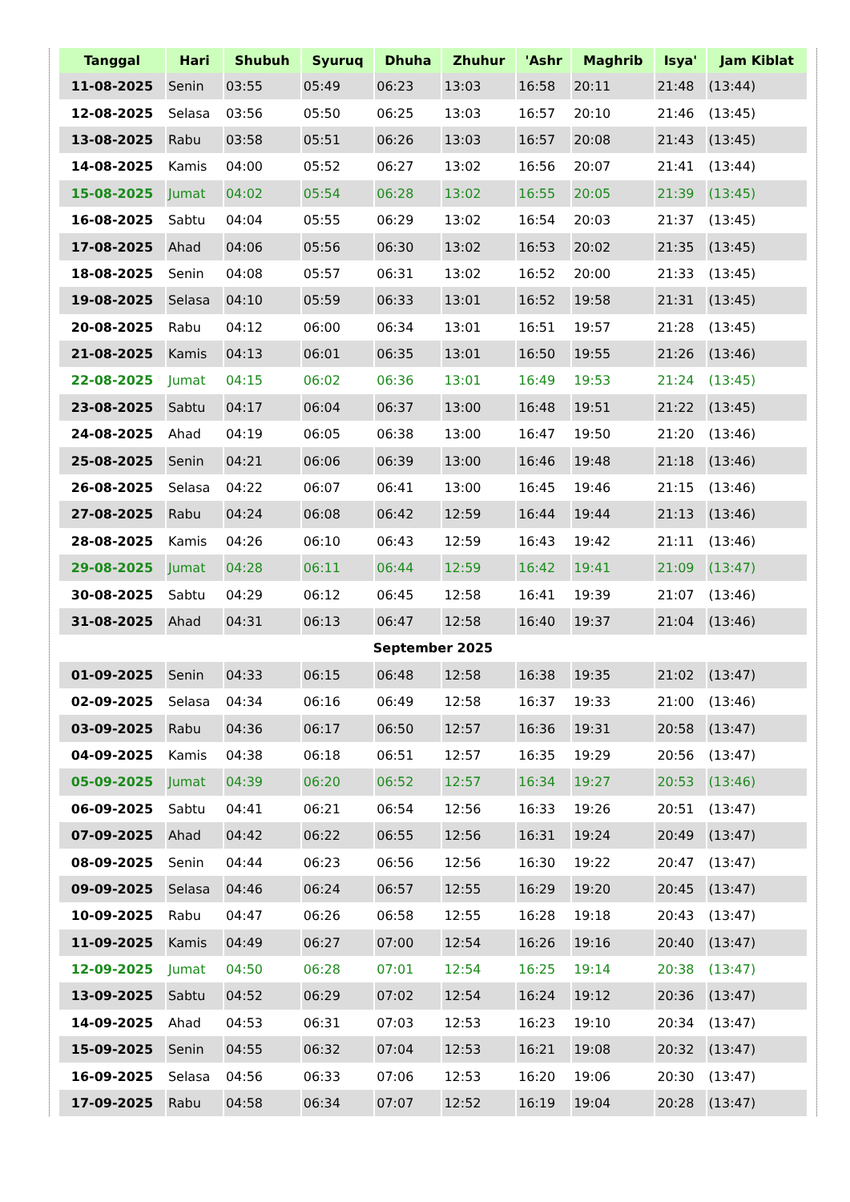| Tanggal | Hari | Shubuh | Syuruq | Dhuha | Zhuhur | 'Ashr | Maghrib | Isya' | Jam Kiblat |
| --- | --- | --- | --- | --- | --- | --- | --- | --- | --- |
| 11-08-2025 | Senin | 03:55 | 05:49 | 06:23 | 13:03 | 16:58 | 20:11 | 21:48 | (13:44) |
| 12-08-2025 | Selasa | 03:56 | 05:50 | 06:25 | 13:03 | 16:57 | 20:10 | 21:46 | (13:45) |
| 13-08-2025 | Rabu | 03:58 | 05:51 | 06:26 | 13:03 | 16:57 | 20:08 | 21:43 | (13:45) |
| 14-08-2025 | Kamis | 04:00 | 05:52 | 06:27 | 13:02 | 16:56 | 20:07 | 21:41 | (13:44) |
| 15-08-2025 | Jumat | 04:02 | 05:54 | 06:28 | 13:02 | 16:55 | 20:05 | 21:39 | (13:45) |
| 16-08-2025 | Sabtu | 04:04 | 05:55 | 06:29 | 13:02 | 16:54 | 20:03 | 21:37 | (13:45) |
| 17-08-2025 | Ahad | 04:06 | 05:56 | 06:30 | 13:02 | 16:53 | 20:02 | 21:35 | (13:45) |
| 18-08-2025 | Senin | 04:08 | 05:57 | 06:31 | 13:02 | 16:52 | 20:00 | 21:33 | (13:45) |
| 19-08-2025 | Selasa | 04:10 | 05:59 | 06:33 | 13:01 | 16:52 | 19:58 | 21:31 | (13:45) |
| 20-08-2025 | Rabu | 04:12 | 06:00 | 06:34 | 13:01 | 16:51 | 19:57 | 21:28 | (13:45) |
| 21-08-2025 | Kamis | 04:13 | 06:01 | 06:35 | 13:01 | 16:50 | 19:55 | 21:26 | (13:46) |
| 22-08-2025 | Jumat | 04:15 | 06:02 | 06:36 | 13:01 | 16:49 | 19:53 | 21:24 | (13:45) |
| 23-08-2025 | Sabtu | 04:17 | 06:04 | 06:37 | 13:00 | 16:48 | 19:51 | 21:22 | (13:45) |
| 24-08-2025 | Ahad | 04:19 | 06:05 | 06:38 | 13:00 | 16:47 | 19:50 | 21:20 | (13:46) |
| 25-08-2025 | Senin | 04:21 | 06:06 | 06:39 | 13:00 | 16:46 | 19:48 | 21:18 | (13:46) |
| 26-08-2025 | Selasa | 04:22 | 06:07 | 06:41 | 13:00 | 16:45 | 19:46 | 21:15 | (13:46) |
| 27-08-2025 | Rabu | 04:24 | 06:08 | 06:42 | 12:59 | 16:44 | 19:44 | 21:13 | (13:46) |
| 28-08-2025 | Kamis | 04:26 | 06:10 | 06:43 | 12:59 | 16:43 | 19:42 | 21:11 | (13:46) |
| 29-08-2025 | Jumat | 04:28 | 06:11 | 06:44 | 12:59 | 16:42 | 19:41 | 21:09 | (13:47) |
| 30-08-2025 | Sabtu | 04:29 | 06:12 | 06:45 | 12:58 | 16:41 | 19:39 | 21:07 | (13:46) |
| 31-08-2025 | Ahad | 04:31 | 06:13 | 06:47 | 12:58 | 16:40 | 19:37 | 21:04 | (13:46) |
| September 2025 | | | | | | | | | |
| 01-09-2025 | Senin | 04:33 | 06:15 | 06:48 | 12:58 | 16:38 | 19:35 | 21:02 | (13:47) |
| 02-09-2025 | Selasa | 04:34 | 06:16 | 06:49 | 12:58 | 16:37 | 19:33 | 21:00 | (13:46) |
| 03-09-2025 | Rabu | 04:36 | 06:17 | 06:50 | 12:57 | 16:36 | 19:31 | 20:58 | (13:47) |
| 04-09-2025 | Kamis | 04:38 | 06:18 | 06:51 | 12:57 | 16:35 | 19:29 | 20:56 | (13:47) |
| 05-09-2025 | Jumat | 04:39 | 06:20 | 06:52 | 12:57 | 16:34 | 19:27 | 20:53 | (13:46) |
| 06-09-2025 | Sabtu | 04:41 | 06:21 | 06:54 | 12:56 | 16:33 | 19:26 | 20:51 | (13:47) |
| 07-09-2025 | Ahad | 04:42 | 06:22 | 06:55 | 12:56 | 16:31 | 19:24 | 20:49 | (13:47) |
| 08-09-2025 | Senin | 04:44 | 06:23 | 06:56 | 12:56 | 16:30 | 19:22 | 20:47 | (13:47) |
| 09-09-2025 | Selasa | 04:46 | 06:24 | 06:57 | 12:55 | 16:29 | 19:20 | 20:45 | (13:47) |
| 10-09-2025 | Rabu | 04:47 | 06:26 | 06:58 | 12:55 | 16:28 | 19:18 | 20:43 | (13:47) |
| 11-09-2025 | Kamis | 04:49 | 06:27 | 07:00 | 12:54 | 16:26 | 19:16 | 20:40 | (13:47) |
| 12-09-2025 | Jumat | 04:50 | 06:28 | 07:01 | 12:54 | 16:25 | 19:14 | 20:38 | (13:47) |
| 13-09-2025 | Sabtu | 04:52 | 06:29 | 07:02 | 12:54 | 16:24 | 19:12 | 20:36 | (13:47) |
| 14-09-2025 | Ahad | 04:53 | 06:31 | 07:03 | 12:53 | 16:23 | 19:10 | 20:34 | (13:47) |
| 15-09-2025 | Senin | 04:55 | 06:32 | 07:04 | 12:53 | 16:21 | 19:08 | 20:32 | (13:47) |
| 16-09-2025 | Selasa | 04:56 | 06:33 | 07:06 | 12:53 | 16:20 | 19:06 | 20:30 | (13:47) |
| 17-09-2025 | Rabu | 04:58 | 06:34 | 07:07 | 12:52 | 16:19 | 19:04 | 20:28 | (13:47) |